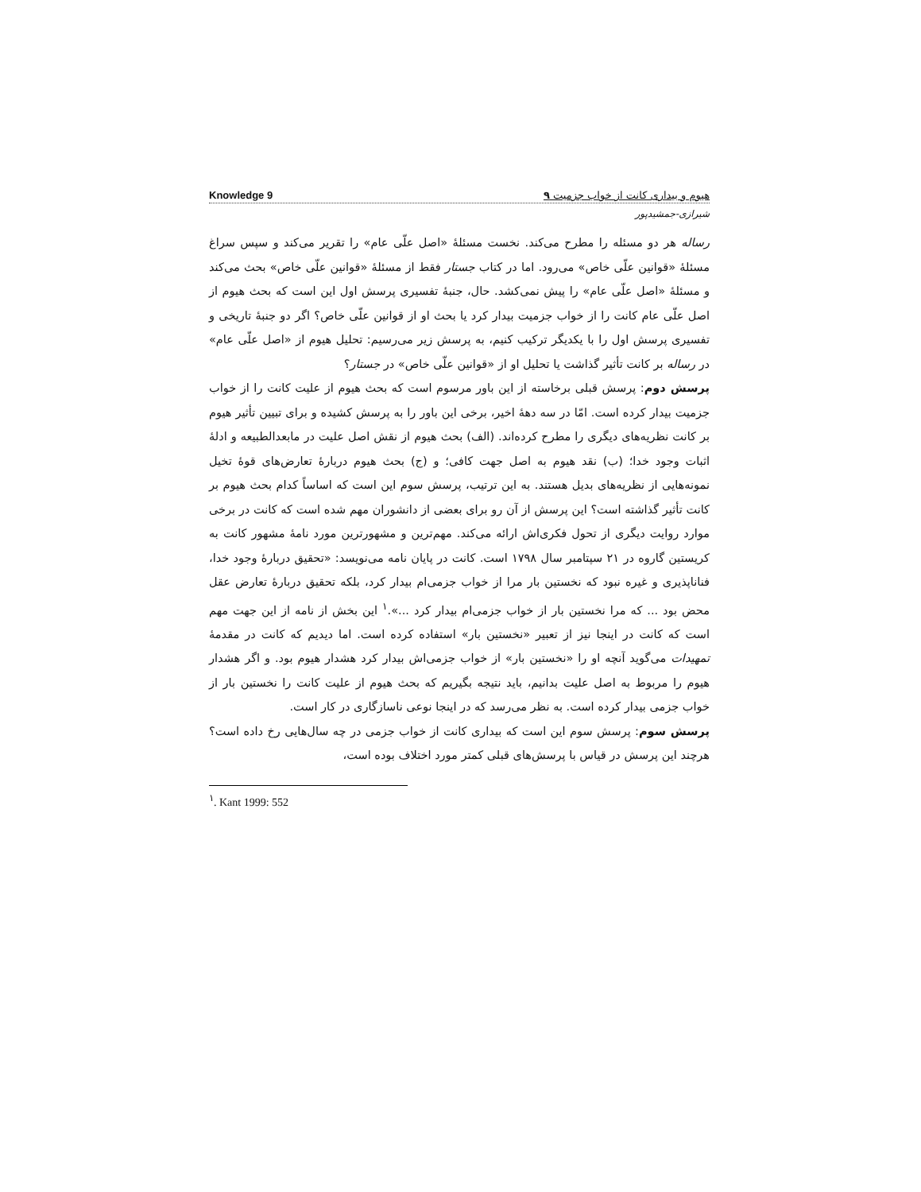Knowledge 9 هیوم و بیداری کانت از خواب جزمیت ۹
شیرازی-جمشیدپور
رساله هر دو مسئله را مطرح می‌کند. نخست مسئلهٔ «اصل علّی عام» را تقریر می‌کند و سپس سراغ مسئلهٔ «قوانین علّی خاص» می‌رود. اما در کتاب جستار فقط از مسئلهٔ «قوانین علّی خاص» بحث می‌کند و مسئلهٔ «اصل علّی عام» را پیش نمی‌کشد. حال، جنبهٔ تفسیری پرسش اول این است که بحث هیوم از اصل علّی عام کانت را از خواب جزمیت بیدار کرد یا بحث او از قوانین علّی خاص؟ اگر دو جنبهٔ تاریخی و تفسیری پرسش اول را با یکدیگر ترکیب کنیم، به پرسش زیر می‌رسیم: تحلیل هیوم از «اصل علّی عام» در رساله بر کانت تأثیر گذاشت یا تحلیل او از «قوانین علّی خاص» در جستار؟
پرسش دوم: پرسش قبلی برخاسته از این باور مرسوم است که بحث هیوم از علیت کانت را از خواب جزمیت بیدار کرده است. امّا در سه دههٔ اخیر، برخی این باور را به پرسش کشیده و برای تبیین تأثیر هیوم بر کانت نظریه‌های دیگری را مطرح کرده‌اند. (الف) بحث هیوم از نقش اصل علیت در مابعدالطبیعه و ادلهٔ اثبات وجود خدا؛ (ب) نقد هیوم به اصل جهت کافی؛ و (ج) بحث هیوم دربارهٔ تعارض‌های قوهٔ تخیل نمونه‌هایی از نظریه‌های بدیل هستند. به این ترتیب، پرسش سوم این است که اساساً کدام بحث هیوم بر کانت تأثیر گذاشته است؟ این پرسش از آن رو برای بعضی از دانشوران مهم شده است که کانت در برخی موارد روایت دیگری از تحول فکری‌اش ارائه می‌کند. مهم‌ترین و مشهورترین مورد نامهٔ مشهور کانت به کریستین گاروه در ۲۱ سپتامبر سال ۱۷۹۸ است. کانت در پایان نامه می‌نویسد: «تحقیق دربارهٔ وجود خدا، فناناپذیری و غیره نبود که نخستین بار مرا از خواب جزمی‌ام بیدار کرد، بلکه تحقیق دربارهٔ تعارض عقل محض بود ... که مرا نخستین بار از خواب جزمی‌ام بیدار کرد ...».<sup>۱</sup> این بخش از نامه از این جهت مهم است که کانت در اینجا نیز از تعبیر «نخستین بار» استفاده کرده است. اما دیدیم که کانت در مقدمهٔ تمهیدات می‌گوید آنچه او را «نخستین بار» از خواب جزمی‌اش بیدار کرد هشدار هیوم بود. و اگر هشدار هیوم را مربوط به اصل علیت بدانیم، باید نتیجه بگیریم که بحث هیوم از علیت کانت را نخستین بار از خواب جزمی بیدار کرده است. به نظر می‌رسد که در اینجا نوعی ناسازگاری در کار است.
پرسش سوم: پرسش سوم این است که بیداری کانت از خواب جزمی در چه سال‌هایی رخ داده است؟ هرچند این پرسش در قیاس با پرسش‌های قبلی کمتر مورد اختلاف بوده است،
<sup>۱</sup>. Kant 1999: 552